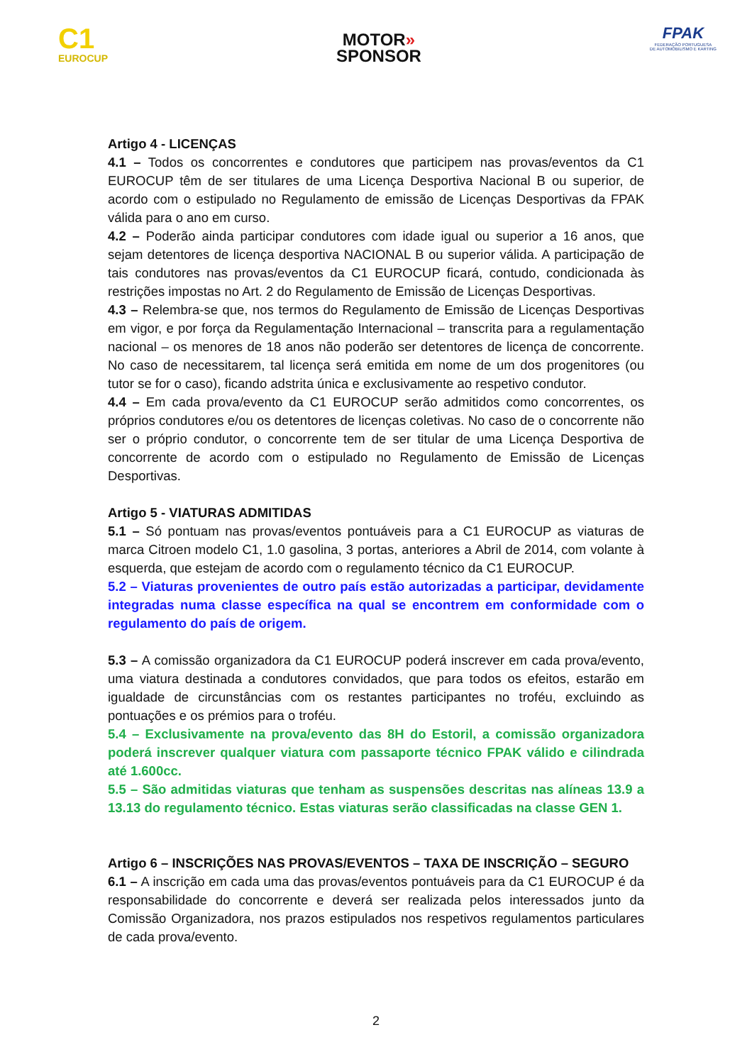C1
EUROCUP
MOTOR»
SPONSOR
FPAK
FEDERAÇÃO PORTUGUESA
DE AUTOMOBILISMO E KARTING
Artigo 4 - LICENÇAS
4.1 – Todos os concorrentes e condutores que participem nas provas/eventos da C1 EUROCUP têm de ser titulares de uma Licença Desportiva Nacional B ou superior, de acordo com o estipulado no Regulamento de emissão de Licenças Desportivas da FPAK válida para o ano em curso.
4.2 – Poderão ainda participar condutores com idade igual ou superior a 16 anos, que sejam detentores de licença desportiva NACIONAL B ou superior válida. A participação de tais condutores nas provas/eventos da C1 EUROCUP ficará, contudo, condicionada às restrições impostas no Art. 2 do Regulamento de Emissão de Licenças Desportivas.
4.3 – Relembra-se que, nos termos do Regulamento de Emissão de Licenças Desportivas em vigor, e por força da Regulamentação Internacional – transcrita para a regulamentação nacional – os menores de 18 anos não poderão ser detentores de licença de concorrente. No caso de necessitarem, tal licença será emitida em nome de um dos progenitores (ou tutor se for o caso), ficando adstrita única e exclusivamente ao respetivo condutor.
4.4 – Em cada prova/evento da C1 EUROCUP serão admitidos como concorrentes, os próprios condutores e/ou os detentores de licenças coletivas. No caso de o concorrente não ser o próprio condutor, o concorrente tem de ser titular de uma Licença Desportiva de concorrente de acordo com o estipulado no Regulamento de Emissão de Licenças Desportivas.
Artigo 5 - VIATURAS ADMITIDAS
5.1 – Só pontuam nas provas/eventos pontuáveis para a C1 EUROCUP as viaturas de marca Citroen modelo C1, 1.0 gasolina, 3 portas, anteriores a Abril de 2014, com volante à esquerda, que estejam de acordo com o regulamento técnico da C1 EUROCUP.
5.2 – Viaturas provenientes de outro país estão autorizadas a participar, devidamente integradas numa classe específica na qual se encontrem em conformidade com o regulamento do país de origem.
5.3 – A comissão organizadora da C1 EUROCUP poderá inscrever em cada prova/evento, uma viatura destinada a condutores convidados, que para todos os efeitos, estarão em igualdade de circunstâncias com os restantes participantes no troféu, excluindo as pontuações e os prémios para o troféu.
5.4 – Exclusivamente na prova/evento das 8H do Estoril, a comissão organizadora poderá inscrever qualquer viatura com passaporte técnico FPAK válido e cilindrada até 1.600cc.
5.5 – São admitidas viaturas que tenham as suspensões descritas nas alíneas 13.9 a 13.13 do regulamento técnico. Estas viaturas serão classificadas na classe GEN 1.
Artigo 6 – INSCRIÇÕES NAS PROVAS/EVENTOS – TAXA DE INSCRIÇÃO – SEGURO
6.1 – A inscrição em cada uma das provas/eventos pontuáveis para da C1 EUROCUP é da responsabilidade do concorrente e deverá ser realizada pelos interessados junto da Comissão Organizadora, nos prazos estipulados nos respetivos regulamentos particulares de cada prova/evento.
2